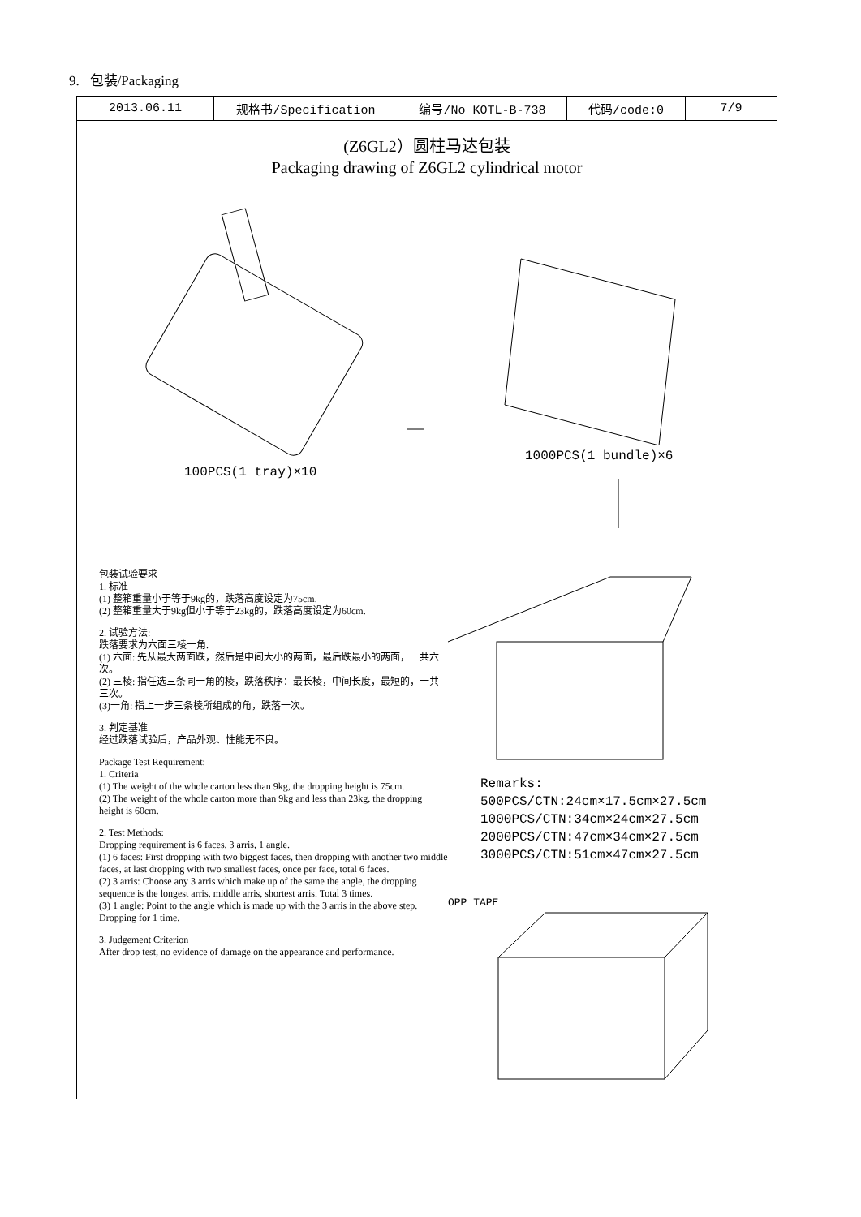9. 包装/Packaging
| 2013.06.11 | 规格书/Specification | 编号/No KOTL-B-738 | 代码/code:0 | 7/9 |
(Z6GL2）圆柱马达包装
Packaging drawing of Z6GL2 cylindrical motor
100PCS(1 tray)×10
包装试验要求
1. 标准
(1) 整箱重量小于等于9kg的，跌落高度设定为75cm.
(2) 整箱重量大于9kg但小于等于23kg的，跌落高度设定为60cm.
2. 试验方法:
跌落要求为六面三棱一角.
(1) 六面: 先从最大两面跌，然后是中间大小的两面，最后跌最小的两面，一共六次。
(2) 三棱: 指任选三条同一角的棱，跌落秩序：最长棱，中间长度，最短的，一共三次。
(3)一角: 指上一步三条棱所组成的角，跌落一次。
3. 判定基准
经过跌落试验后，产品外观、性能无不良。
Package Test Requirement:
1. Criteria
(1) The weight of the whole carton less than 9kg, the dropping height is 75cm.
(2) The weight of the whole carton more than 9kg and less than 23kg, the dropping height is 60cm.
2. Test Methods:
Dropping requirement is 6 faces, 3 arris, 1 angle.
(1) 6 faces: First dropping with two biggest faces, then dropping with another two middle faces, at last dropping with two smallest faces, once per face, total 6 faces.
(2) 3 arris: Choose any 3 arris which make up of the same the angle, the dropping sequence is the longest arris, middle arris, shortest arris. Total 3 times.
(3) 1 angle: Point to the angle which is made up with the 3 arris in the above step. Dropping for 1 time.
3. Judgement Criterion
After drop test, no evidence of damage on the appearance and performance.
1000PCS(1 bundle)×6
Remarks:
500PCS/CTN:24cm×17.5cm×27.5cm
1000PCS/CTN:34cm×24cm×27.5cm
2000PCS/CTN:47cm×34cm×27.5cm
3000PCS/CTN:51cm×47cm×27.5cm
OPP TAPE